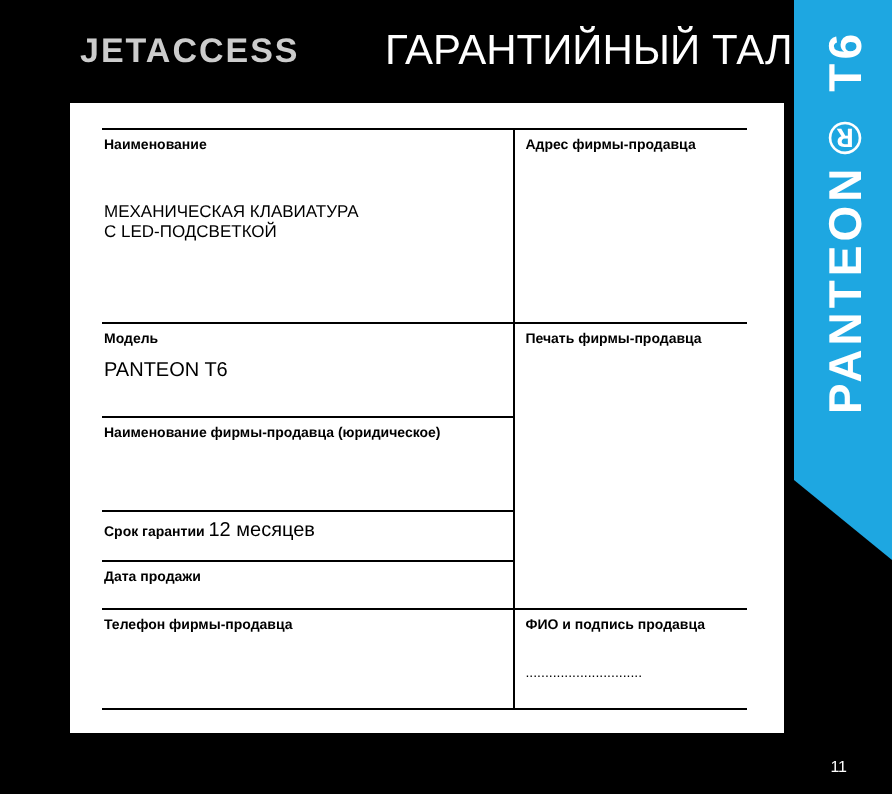JETACCESS
ГАРАНТИЙНЫЙ ТАЛОН
PANTEON® T6
| Наименование МЕХАНИЧЕСКАЯ КЛАВИАТУРА С LED-ПОДСВЕТКОЙ | Адрес фирмы-продавца |
| Модель PANTEON T6 | Печать фирмы-продавца |
| Наименование фирмы-продавца (юридическое) | |
| Срок гарантии 12 месяцев | |
| Дата продажи | |
| Телефон фирмы-продавца | ФИО и подпись продавца .............................. |
11